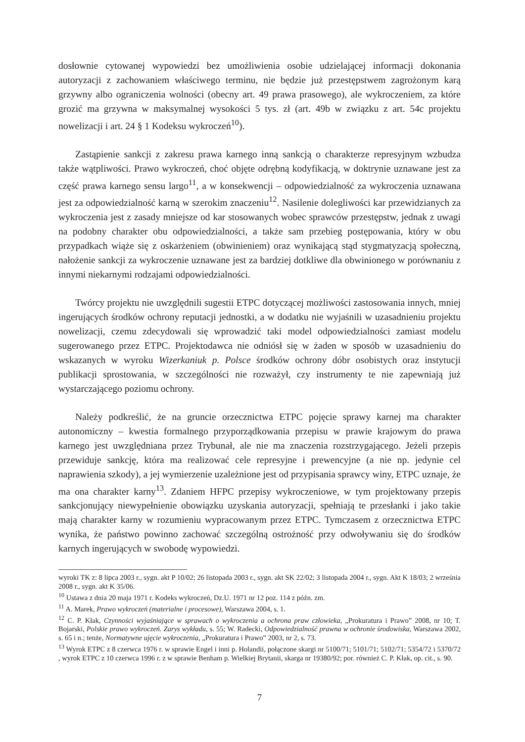dosłownie cytowanej wypowiedzi bez umożliwienia osobie udzielającej informacji dokonania autoryzacji z zachowaniem właściwego terminu, nie będzie już przestępstwem zagrożonym karą grzywny albo ograniczenia wolności (obecny art. 49 prawa prasowego), ale wykroczeniem, za które grozić ma grzywna w maksymalnej wysokości 5 tys. zł (art. 49b w związku z art. 54c projektu nowelizacji i art. 24 § 1 Kodeksu wykroczeń<sup>10</sup>).
Zastąpienie sankcji z zakresu prawa karnego inną sankcją o charakterze represyjnym wzbudza także wątpliwości. Prawo wykroczeń, choć objęte odrębną kodyfikacją, w doktrynie uznawane jest za część prawa karnego sensu largo<sup>11</sup>, a w konsekwencji – odpowiedzialność za wykroczenia uznawana jest za odpowiedzialność karną w szerokim znaczeniu<sup>12</sup>. Nasilenie dolegliwości kar przewidzianych za wykroczenia jest z zasady mniejsze od kar stosowanych wobec sprawców przestępstw, jednak z uwagi na podobny charakter obu odpowiedzialności, a także sam przebieg postępowania, który w obu przypadkach wiąże się z oskarżeniem (obwinieniem) oraz wynikającą stąd stygmatyzacją społeczną, nałożenie sankcji za wykroczenie uznawane jest za bardziej dotkliwe dla obwinionego w porównaniu z innymi niekarnymi rodzajami odpowiedzialności.
Twórcy projektu nie uwzględnili sugestii ETPC dotyczącej możliwości zastosowania innych, mniej ingerujących środków ochrony reputacji jednostki, a w dodatku nie wyjaśnili w uzasadnieniu projektu nowelizacji, czemu zdecydowali się wprowadzić taki model odpowiedzialności zamiast modelu sugerowanego przez ETPC. Projektodawca nie odniósł się w żaden w sposób w uzasadnieniu do wskazanych w wyroku Wizerkaniuk p. Polsce środków ochrony dóbr osobistych oraz instytucji publikacji sprostowania, w szczególności nie rozważył, czy instrumenty te nie zapewniają już wystarczającego poziomu ochrony.
Należy podkreślić, że na gruncie orzecznictwa ETPC pojęcie sprawy karnej ma charakter autonomiczny – kwestia formalnego przyporządkowania przepisu w prawie krajowym do prawa karnego jest uwzględniana przez Trybunał, ale nie ma znaczenia rozstrzygającego. Jeżeli przepis przewiduje sankcję, która ma realizować cele represyjne i prewencyjne (a nie np. jedynie cel naprawienia szkody), a jej wymierzenie uzależnione jest od przypisania sprawcy winy, ETPC uznaje, że ma ona charakter karny<sup>13</sup>. Zdaniem HFPC przepisy wykroczeniowe, w tym projektowany przepis sankcjonujący niewypełnienie obowiązku uzyskania autoryzacji, spełniają te przesłanki i jako takie mają charakter karny w rozumieniu wypracowanym przez ETPC. Tymczasem z orzecznictwa ETPC wynika, że państwo powinno zachować szczególną ostrożność przy odwoływaniu się do środków karnych ingerujących w swobodę wypowiedzi.
wyroki TK z: 8 lipca 2003 r., sygn. akt P 10/02; 26 listopada 2003 r., sygn. akt SK 22/02; 3 listopada 2004 r., sygn. Akt K 18/03; 2 września 2008 r., sygn. akt K 35/06.
<sup>10</sup> Ustawa z dnia 20 maja 1971 r. Kodeks wykroczeń, Dz.U. 1971 nr 12 poz. 114 z późn. zm.
<sup>11</sup> A. Marek, Prawo wykroczeń (materialne i procesowe), Warszawa 2004, s. 1.
<sup>12</sup> C. P. Kłak, Czynności wyjaśniające w sprawach o wykroczenia a ochrona praw człowieka, „Prokuratura i Prawo” 2008, nr 10; T. Bojarski, Polskie prawo wykroczeń. Zarys wykładu, s. 55; W. Radecki, Odpowiedzialność prawna w ochronie środowiska, Warszawa 2002, s. 65 i n.; tenże, Normatywne ujęcie wykroczenia, „Prokuratura i Prawo” 2003, nr 2, s. 73.
<sup>13</sup> Wyrok ETPC z 8 czerwca 1976 r. w sprawie Engel i inni p. Holandii, połączone skargi nr 5100/71; 5101/71; 5102/71; 5354/72 i 5370/72 , wyrok ETPC z 10 czerwca 1996 r. z w sprawie Benham p. Wielkiej Brytanii, skarga nr 19380/92; por. również C. P. Kłak, op. cit., s. 90.
7